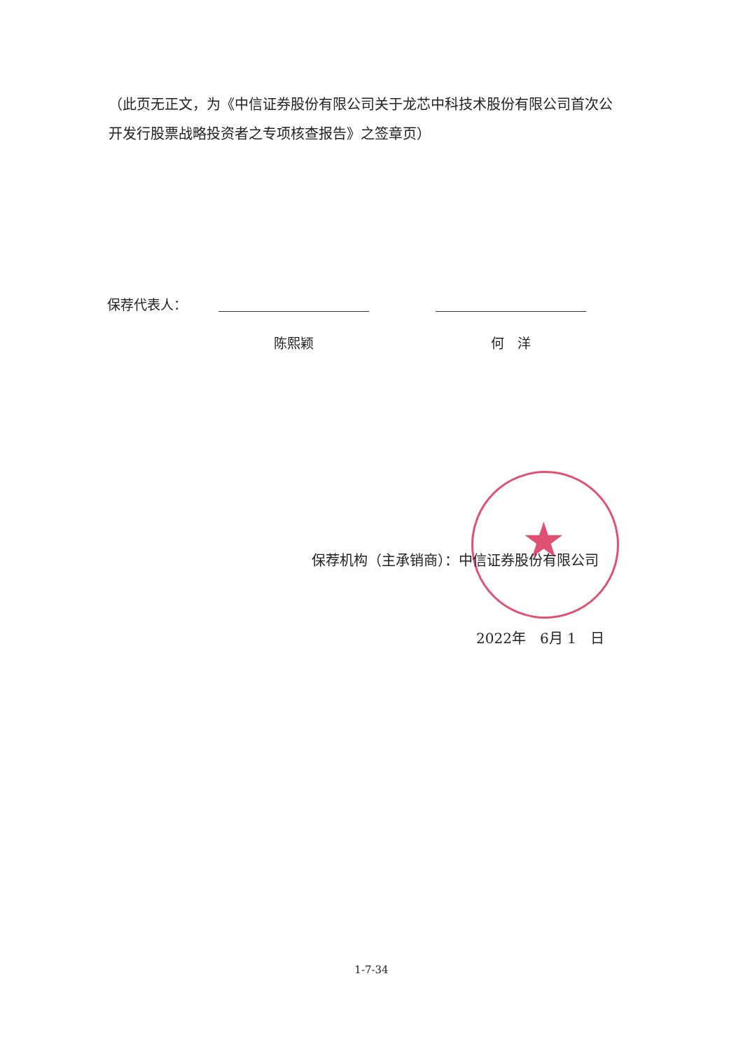（此页无正文，为《中信证券股份有限公司关于龙芯中科技术股份有限公司首次公开发行股票战略投资者之专项核查报告》之签章页）
保荐代表人：
陈熙颖 何　洋
★
保荐机构（主承销商）：中信证券股份有限公司
2022年　6月 1　日
1-7-34